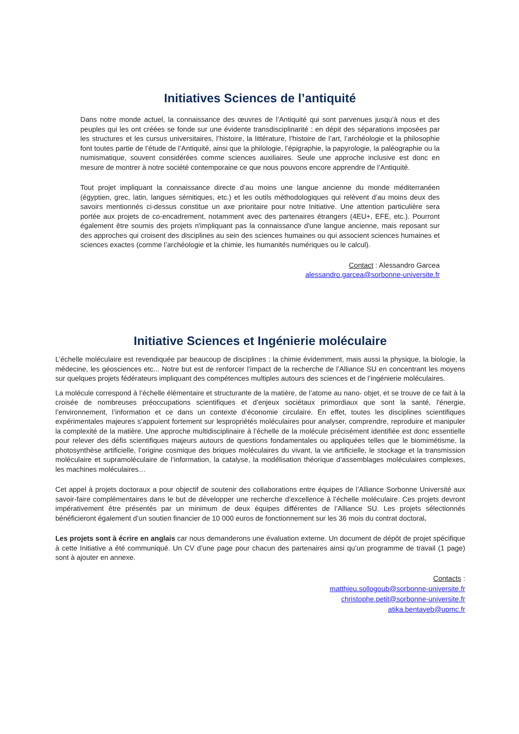Initiatives Sciences de l’antiquité
Dans notre monde actuel, la connaissance des œuvres de l’Antiquité qui sont parvenues jusqu’à nous et des peuples qui les ont créées se fonde sur une évidente transdisciplinarité : en dépit des séparations imposées par les structures et les cursus universitaires, l’histoire, la littérature, l’histoire de l’art, l’archéologie et la philosophie font toutes partie de l’étude de l’Antiquité, ainsi que la philologie, l’épigraphie, la papyrologie, la paléographie ou la numismatique, souvent considérées comme sciences auxiliaires. Seule une approche inclusive est donc en mesure de montrer à notre société contemporaine ce que nous pouvons encore apprendre de l’Antiquité.
Tout projet impliquant la connaissance directe d’au moins une langue ancienne du monde méditerranéen (égyptien, grec, latin, langues sémitiques, etc.) et les outils méthodologiques qui relèvent d’au moins deux des savoirs mentionnés ci-dessus constitue un axe prioritaire pour notre Initiative. Une attention particulière sera portée aux projets de co-encadrement, notamment avec des partenaires étrangers (4EU+, EFE, etc.). Pourront également être soumis des projets n'impliquant pas la connaissance d'une langue ancienne, mais reposant sur des approches qui croisent des disciplines au sein des sciences humaines ou qui associent sciences humaines et sciences exactes (comme l’archéologie et la chimie, les humanités numériques ou le calcul).
Contact : Alessandro Garcea
alessandro.garcea@sorbonne-universite.fr
Initiative Sciences et Ingénierie moléculaire
L’échelle moléculaire est revendiquée par beaucoup de disciplines : la chimie évidemment, mais aussi la physique, la biologie, la médecine, les géosciences etc... Notre but est de renforcer l’impact de la recherche de l’Alliance SU en concentrant les moyens sur quelques projets fédérateurs impliquant des compétences multiples autours des sciences et de l’ingénierie moléculaires.
La molécule correspond à l’échelle élémentaire et structurante de la matière, de l’atome au nano- objet, et se trouve de ce fait à la croisée de nombreuses préoccupations scientifiques et d’enjeux sociétaux primordiaux que sont la santé, l'énergie, l’environnement, l’information et ce dans un contexte d’économie circulaire. En effet, toutes les disciplines scientifiques expérimentales majeures s’appuient fortement sur lespropriétés moléculaires pour analyser, comprendre, reproduire et manipuler la complexité de la matière. Une approche multidisciplinaire à l’échelle de la molécule précisément identifiée est donc essentielle pour relever des défis scientifiques majeurs autours de questions fondamentales ou appliquées telles que le biomimétisme, la photosynthèse artificielle, l’origine cosmique des briques moléculaires du vivant, la vie artificielle, le stockage et la transmission moléculaire et supramoléculaire de l’information, la catalyse, la modélisation théorique d’assemblages moléculaires complexes, les machines moléculaires…
Cet appel à projets doctoraux a pour objectif de soutenir des collaborations entre équipes de l’Alliance Sorbonne Université aux savoir-faire complémentaires dans le but de développer une recherche d’excellence à l’échelle moléculaire. Ces projets devront impérativement être présentés par un minimum de deux équipes différentes de l’Alliance SU. Les projets sélectionnés bénéficieront également d’un soutien financier de 10 000 euros de fonctionnement sur les 36 mois du contrat doctoral.
Les projets sont à écrire en anglais car nous demanderons une évaluation externe. Un document de dépôt de projet spécifique à cette Initiative a été communiqué. Un CV d’une page pour chacun des partenaires ainsi qu’un programme de travail (1 page) sont à ajouter en annexe.
Contacts :
matthieu.sollogoub@sorbonne-universite.fr
christophe.petit@sorbonne-universite.fr
atika.bentayeb@upmc.fr